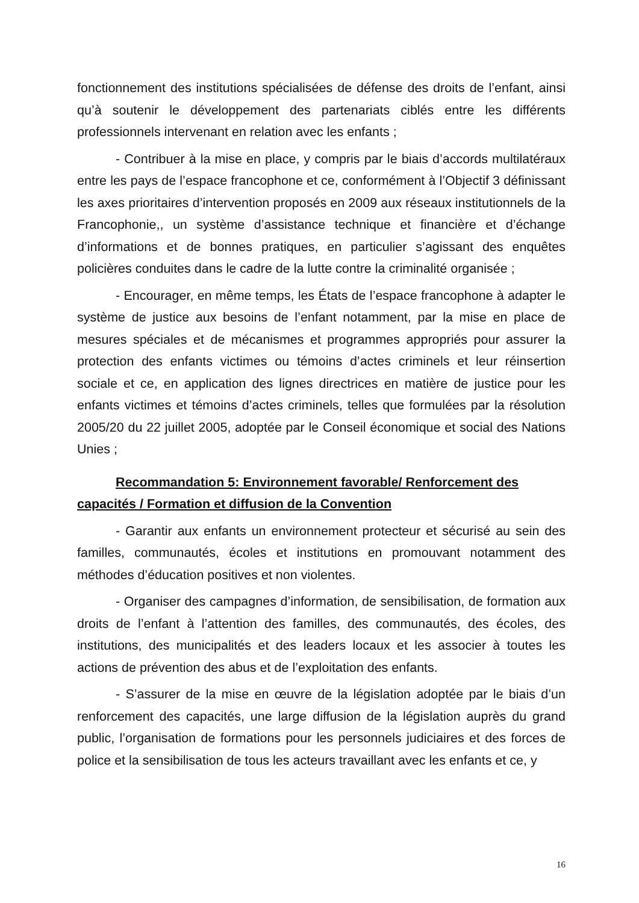fonctionnement des institutions spécialisées de défense des droits de l’enfant, ainsi qu’à soutenir le développement des partenariats ciblés entre les différents professionnels intervenant en relation avec les enfants ;
- Contribuer à la mise en place, y compris par le biais d’accords multilatéraux entre les pays de l’espace francophone et ce, conformément à l’Objectif 3 définissant les axes prioritaires d’intervention proposés en 2009 aux réseaux institutionnels de la Francophonie,, un système d’assistance technique et financière et d’échange d’informations et de bonnes pratiques, en particulier s’agissant des enquêtes policières conduites dans le cadre de la lutte contre la criminalité organisée ;
- Encourager, en même temps, les États de l’espace francophone à adapter le système de justice aux besoins de l’enfant notamment, par la mise en place de mesures spéciales et de mécanismes et programmes appropriés pour assurer la protection des enfants victimes ou témoins d’actes criminels et leur réinsertion sociale et ce, en application des lignes directrices en matière de justice pour les enfants victimes et témoins d’actes criminels, telles que formulées par la résolution 2005/20 du 22 juillet 2005, adoptée par le Conseil économique et social des Nations Unies ;
Recommandation 5: Environnement favorable/ Renforcement des capacités / Formation et diffusion de la Convention
- Garantir aux enfants un environnement protecteur et sécurisé au sein des familles, communautés, écoles et institutions en promouvant notamment des méthodes d’éducation positives et non violentes.
- Organiser des campagnes d’information, de sensibilisation, de formation aux droits de l’enfant à l’attention des familles, des communautés, des écoles, des institutions, des municipalités et des leaders locaux et les associer à toutes les actions de prévention des abus et de l’exploitation des enfants.
- S’assurer de la mise en œuvre de la législation adoptée par le biais d’un renforcement des capacités, une large diffusion de la législation auprès du grand public, l’organisation de formations pour les personnels judiciaires et des forces de police et la sensibilisation de tous les acteurs travaillant avec les enfants et ce, y
16